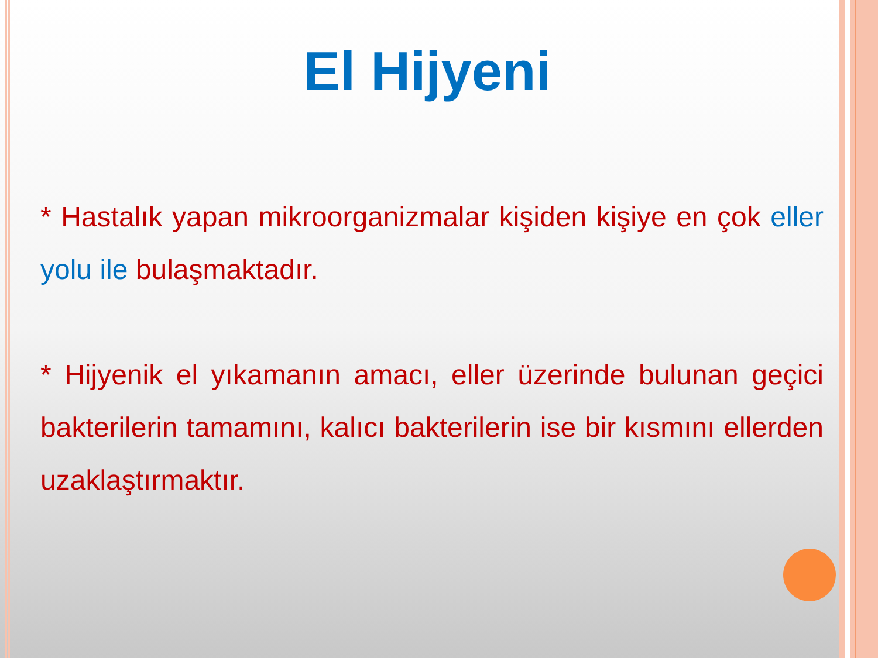El Hijyeni
* Hastalık yapan mikroorganizmalar kişiden kişiye en çok eller yolu ile bulaşmaktadır.
* Hijyenik el yıkamanın amacı, eller üzerinde bulunan geçici bakterilerin tamamını, kalıcı bakterilerin ise bir kısmını ellerden uzaklaştırmaktır.